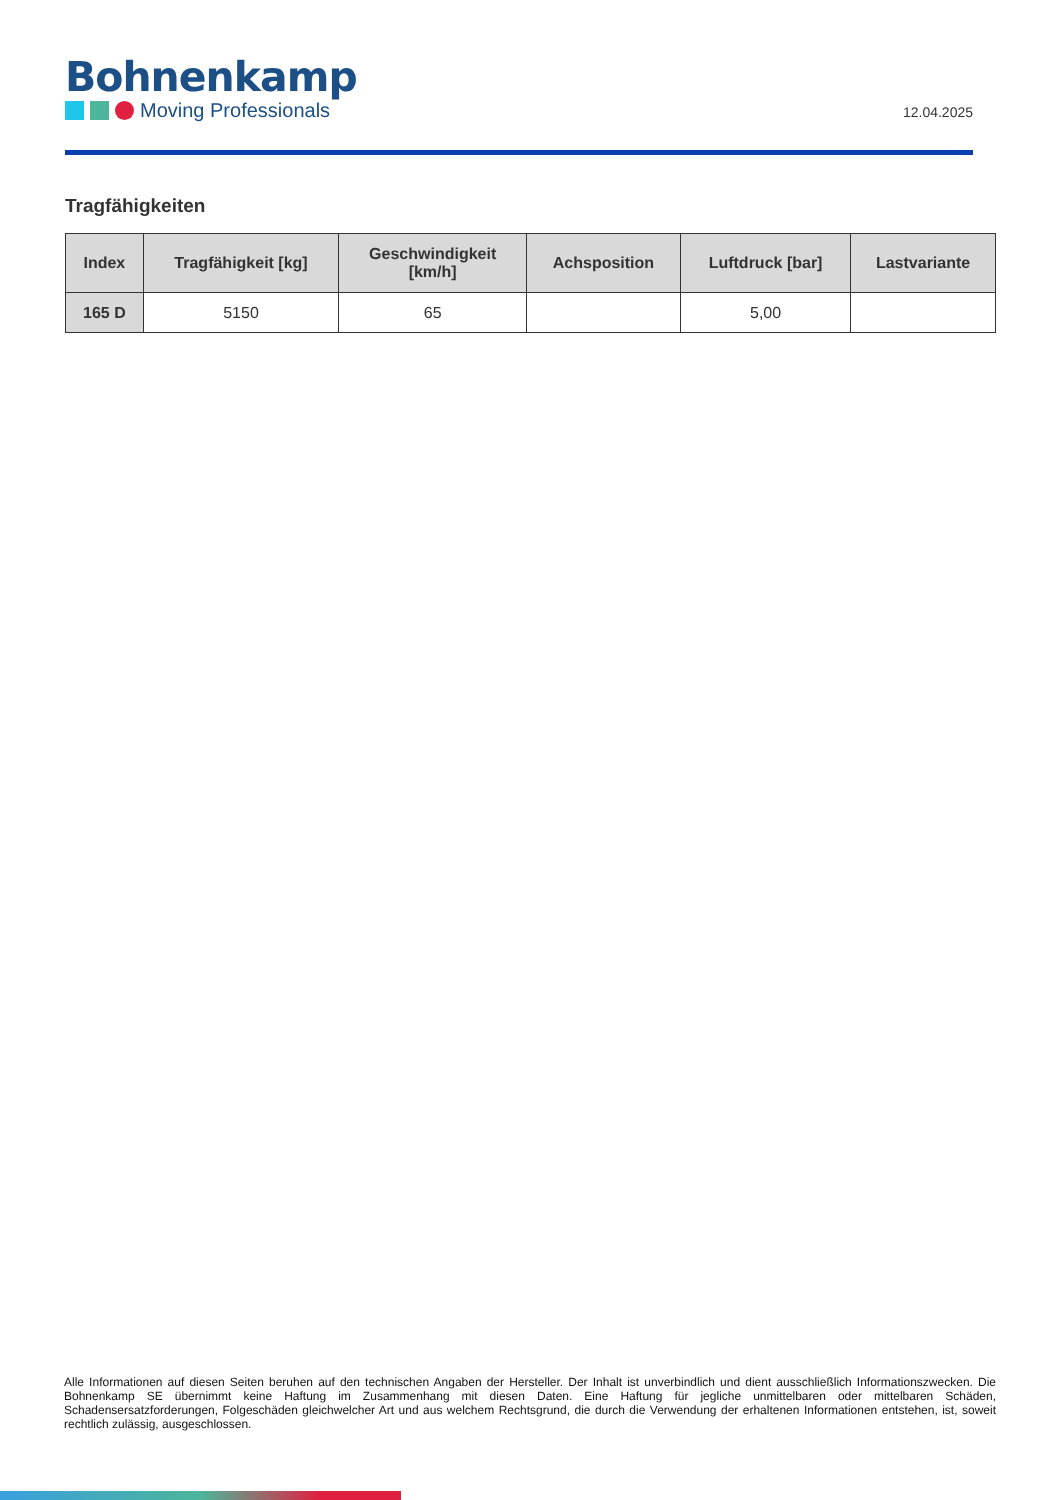Bohnenkamp
Moving Professionals
12.04.2025
Tragfähigkeiten
| Index | Tragfähigkeit [kg] | Geschwindigkeit [km/h] | Achsposition | Luftdruck [bar] | Lastvariante |
| --- | --- | --- | --- | --- | --- |
| 165 D | 5150 | 65 | | 5,00 | |
Alle Informationen auf diesen Seiten beruhen auf den technischen Angaben der Hersteller. Der Inhalt ist unverbindlich und dient ausschließlich Informationszwecken. Die Bohnenkamp SE übernimmt keine Haftung im Zusammenhang mit diesen Daten. Eine Haftung für jegliche unmittelbaren oder mittelbaren Schäden, Schadensersatzforderungen, Folgeschäden gleichwelcher Art und aus welchem Rechtsgrund, die durch die Verwendung der erhaltenen Informationen entstehen, ist, soweit rechtlich zulässig, ausgeschlossen.